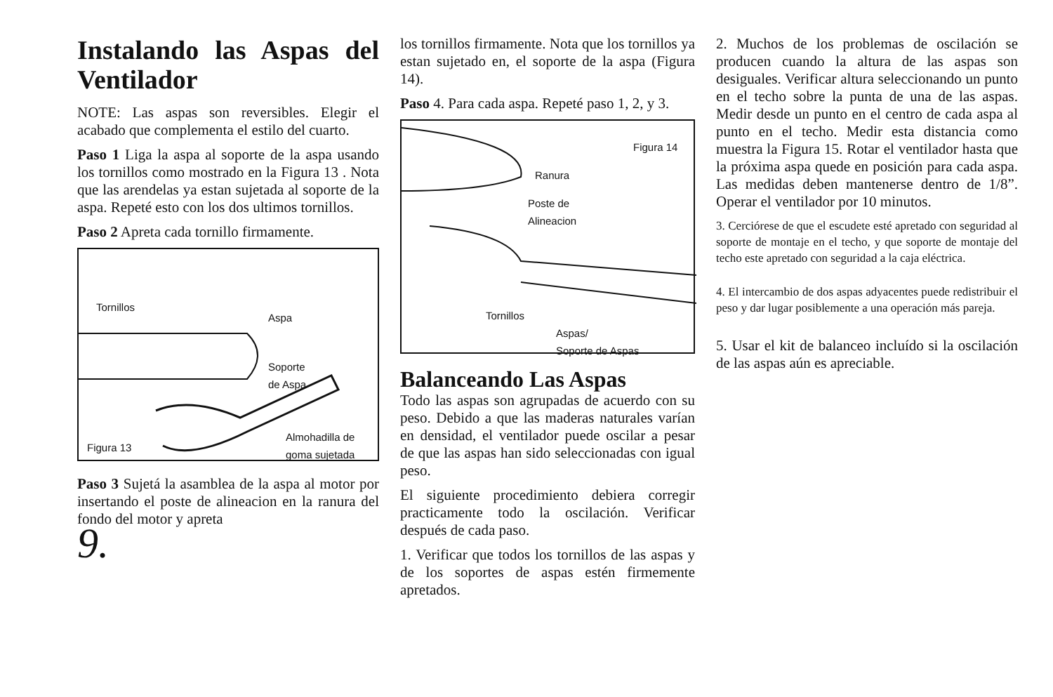Instalando las Aspas del Ventilador
NOTE: Las aspas son reversibles. Elegir el acabado que complementa el estilo del cuarto.
Paso 1 Liga la aspa al soporte de la aspa usando los tornillos como mostrado en la Figura 13 . Nota que las arendelas ya estan sujetada al soporte de la aspa. Repeté esto con los dos ultimos tornillos.
Paso 2 Apreta cada tornillo firmamente.
Tornillos
Aspa
Soporte
de Aspa
Figura 13
Almohadilla de
goma sujetada
Paso 3 Sujetá la asamblea de la aspa al motor por insertando el poste de alineacion en la ranura del fondo del motor y apreta
9.
los tornillos firmamente. Nota que los tornillos ya estan sujetado en, el soporte de la aspa (Figura 14).
Paso 4. Para cada aspa. Repeté paso 1, 2, y 3.
Figura 14
Ranura
Poste de
Alineacion
Tornillos
Aspas/
Soporte de Aspas
Balanceando Las Aspas
Todo las aspas son agrupadas de acuerdo con su peso. Debido a que las maderas naturales varían en densidad, el ventilador puede oscilar a pesar de que las aspas han sido seleccionadas con igual peso.
El siguiente procedimiento debiera corregir practicamente todo la oscilación. Verificar después de cada paso.
1. Verificar que todos los tornillos de las aspas y de los soportes de aspas estén firmemente apretados.
2. Muchos de los problemas de oscilación se producen cuando la altura de las aspas son desiguales. Verificar altura seleccionando un punto en el techo sobre la punta de una de las aspas. Medir desde un punto en el centro de cada aspa al punto en el techo. Medir esta distancia como muestra la Figura 15. Rotar el ventilador hasta que la próxima aspa quede en posición para cada aspa. Las medidas deben mantenerse dentro de 1/8”. Operar el ventilador por 10 minutos.
3. Cerciórese de que el escudete esté apretado con seguridad al soporte de montaje en el techo, y que soporte de montaje del techo este apretado con seguridad a la caja eléctrica.
4. El intercambio de dos aspas adyacentes puede redistribuir el peso y dar lugar posiblemente a una operación más pareja.
5. Usar el kit de balanceo incluído si la oscilación de las aspas aún es apreciable.